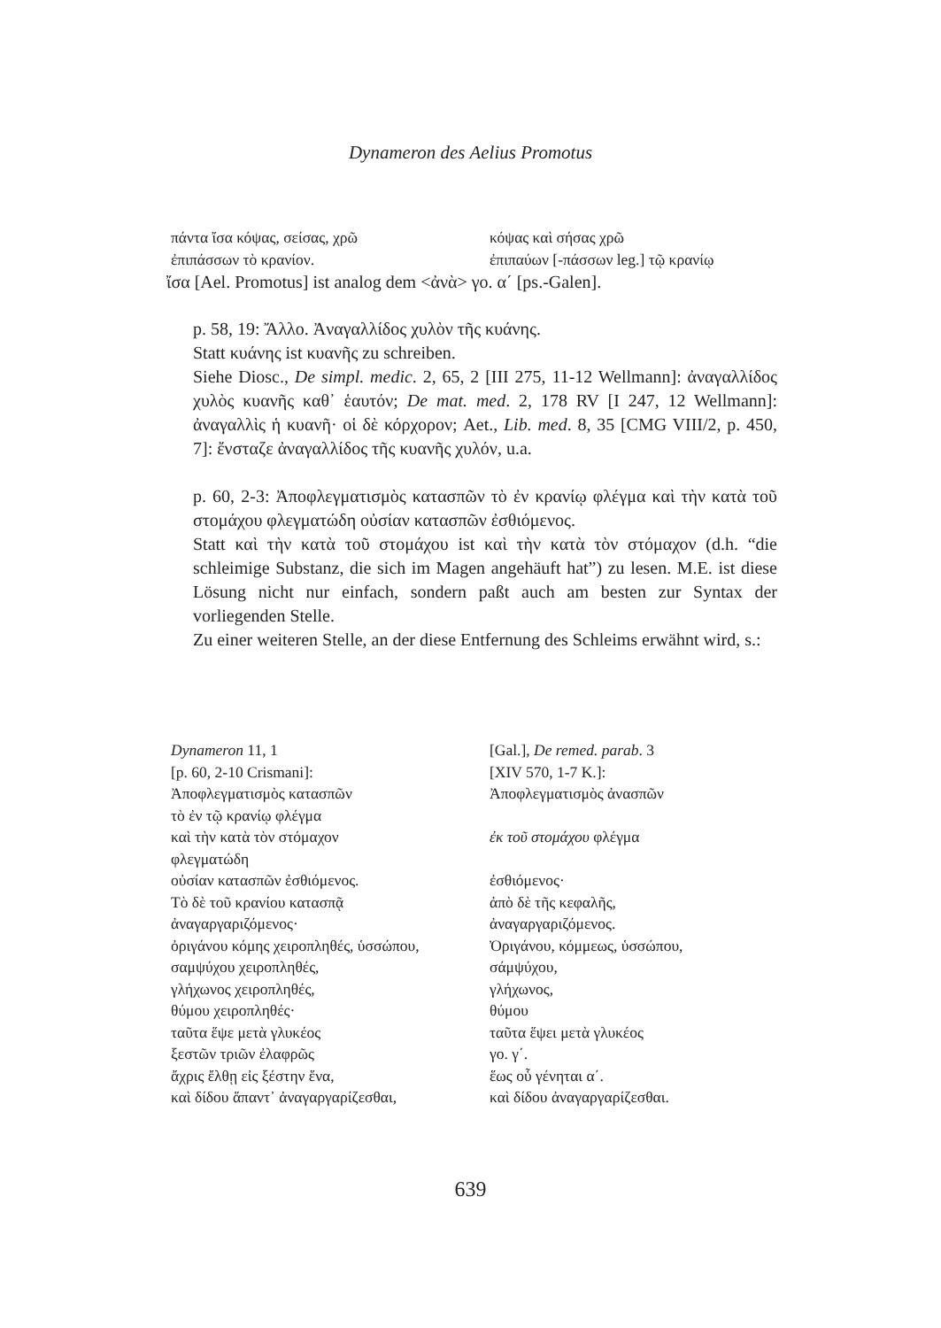Dynameron des Aelius Promotus
| πάντα ἴσα κόψας, σείσας, χρῶ | κόψας καὶ σήσας χρῶ |
| ἐπιπάσσων τὸ κρανίον. | ἐπιπαύων [-πάσσων leg.] τῷ κρανίῳ |
ἴσα [Ael. Promotus] ist analog dem <ἀνὰ> γο. α΄ [ps.-Galen].
p. 58, 19: Ἄλλο. Ἀναγαλλίδος χυλὸν τῆς κυάνης.
Statt κυάνης ist κυανῆς zu schreiben.
Siehe Diosc., De simpl. medic. 2, 65, 2 [III 275, 11-12 Wellmann]: ἀναγαλλίδος χυλὸς κυανῆς καθ᾽ ἑαυτόν; De mat. med. 2, 178 RV [I 247, 12 Wellmann]: ἀναγαλλὶς ἡ κυανῆ· οἱ δὲ κόρχορον; Aet., Lib. med. 8, 35 [CMG VIII/2, p. 450, 7]: ἔνσταζε ἀναγαλλίδος τῆς κυανῆς χυλόν, u.a.
p. 60, 2-3: Ἀποφλεγματισμὸς κατασπῶν τὸ ἐν κρανίῳ φλέγμα καὶ τὴν κατὰ τοῦ στομάχου φλεγματώδη οὐσίαν κατασπῶν ἐσθιόμενος.
Statt καὶ τὴν κατὰ τοῦ στομάχου ist καὶ τὴν κατὰ τὸν στόμαχον (d.h. “die schleimige Substanz, die sich im Magen angehäuft hat”) zu lesen. M.E. ist diese Lösung nicht nur einfach, sondern paßt auch am besten zur Syntax der vorliegenden Stelle.
Zu einer weiteren Stelle, an der diese Entfernung des Schleims erwähnt wird, s.:
| Dynameron 11, 1 | [Gal.], De remed. parab . 3 |
| [p. 60, 2-10 Crismani]: | [XIV 570, 1-7 K.]: |
| Ἀποφλεγματισμὸς κατασπῶν | Ἀποφλεγματισμὸς ἀνασπῶν |
| τὸ ἐν τῷ κρανίῳ φλέγμα | |
| καὶ τὴν κατὰ τὸν στόμαχον | ἐκ τοῦ στομάχου φλέγμα |
| φλεγματώδη | |
| οὐσίαν κατασπῶν ἐσθιόμενος. | ἐσθιόμενος· |
| Τὸ δὲ τοῦ κρανίου κατασπᾷ | ἀπὸ δὲ τῆς κεφαλῆς, |
| ἀναγαργαριζόμενος· | ἀναγαργαριζόμενος. |
| ὀριγάνου κόμης χειροπληθές, ὑσσώπου, | Ὀριγάνου, κόμμεως, ὑσσώπου, |
| σαμψύχου χειροπληθές, | σάμψύχου, |
| γλήχωνος χειροπληθές, | γλήχωνος, |
| θύμου χειροπληθές· | θύμου |
| ταῦτα ἕψε μετὰ γλυκέος | ταῦτα ἕψει μετὰ γλυκέος |
| ξεστῶν τριῶν ἐλαφρῶς | γο. γ΄. |
| ἄχρις ἔλθῃ εἰς ξέστην ἕνα, | ἕως οὗ γένηται α΄. |
| καὶ δίδου ἅπαντ᾽ ἀναγαργαρίζεσθαι, | καὶ δίδου ἀναγαργαρίζεσθαι. |
639